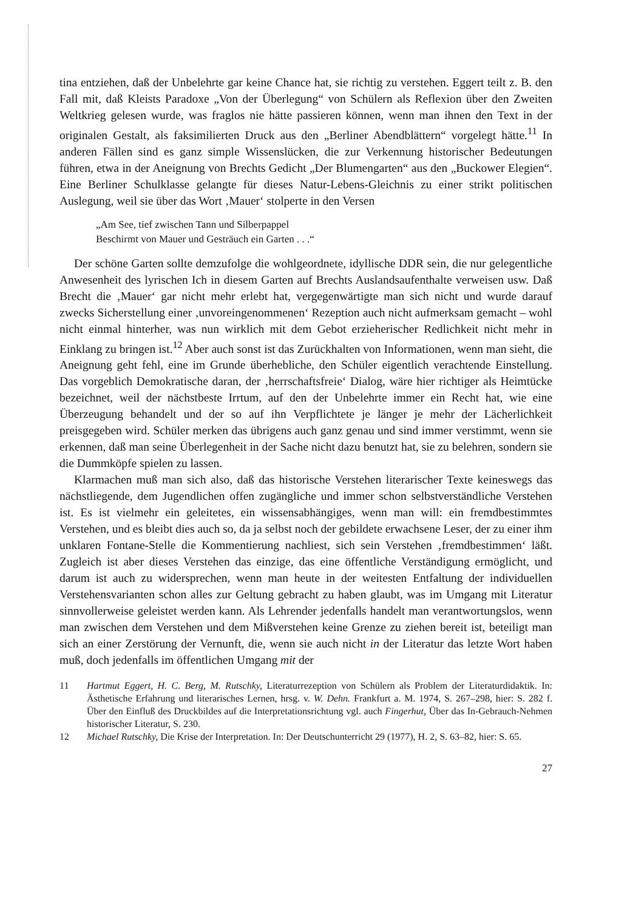tina entziehen, daß der Unbelehrte gar keine Chance hat, sie richtig zu verstehen. Eggert teilt z. B. den Fall mit, daß Kleists Paradoxe „Von der Überlegung“ von Schülern als Reflexion über den Zweiten Weltkrieg gelesen wurde, was fraglos nie hätte passieren können, wenn man ihnen den Text in der originalen Gestalt, als faksimilierten Druck aus den „Berliner Abendblättern“ vorgelegt hätte.<sup>11</sup> In anderen Fällen sind es ganz simple Wissenslücken, die zur Verkennung historischer Bedeutungen führen, etwa in der Aneignung von Brechts Gedicht „Der Blumengarten“ aus den „Buckower Elegien“. Eine Berliner Schulklasse gelangte für dieses Natur-Lebens-Gleichnis zu einer strikt politischen Auslegung, weil sie über das Wort ‚Mauer‘ stolperte in den Versen
„Am See, tief zwischen Tann und Silberpappel
Beschirmt von Mauer und Gesträuch ein Garten . . .“
Der schöne Garten sollte demzufolge die wohlgeordnete, idyllische DDR sein, die nur gelegentliche Anwesenheit des lyrischen Ich in diesem Garten auf Brechts Auslandsaufenthalte verweisen usw. Daß Brecht die ‚Mauer‘ gar nicht mehr erlebt hat, vergegenwärtigte man sich nicht und wurde darauf zwecks Sicherstellung einer ‚unvoreingenommenen‘ Rezeption auch nicht aufmerksam gemacht – wohl nicht einmal hinterher, was nun wirklich mit dem Gebot erzieherischer Redlichkeit nicht mehr in Einklang zu bringen ist.<sup>12</sup> Aber auch sonst ist das Zurückhalten von Informationen, wenn man sieht, die Aneignung geht fehl, eine im Grunde überhebliche, den Schüler eigentlich verachtende Einstellung. Das vorgeblich Demokratische daran, der ‚herrschaftsfreie‘ Dialog, wäre hier richtiger als Heimtücke bezeichnet, weil der nächstbeste Irrtum, auf den der Unbelehrte immer ein Recht hat, wie eine Überzeugung behandelt und der so auf ihn Verpflichtete je länger je mehr der Lächerlichkeit preisgegeben wird. Schüler merken das übrigens auch ganz genau und sind immer verstimmt, wenn sie erkennen, daß man seine Überlegenheit in der Sache nicht dazu benutzt hat, sie zu belehren, sondern sie die Dummköpfe spielen zu lassen.
Klarmachen muß man sich also, daß das historische Verstehen literarischer Texte keineswegs das nächstliegende, dem Jugendlichen offen zugängliche und immer schon selbstverständliche Verstehen ist. Es ist vielmehr ein geleitetes, ein wissensabhängiges, wenn man will: ein fremdbestimmtes Verstehen, und es bleibt dies auch so, da ja selbst noch der gebildete erwachsene Leser, der zu einer ihm unklaren Fontane-Stelle die Kommentierung nachliest, sich sein Verstehen ‚fremdbestimmen‘ läßt. Zugleich ist aber dieses Verstehen das einzige, das eine öffentliche Verständigung ermöglicht, und darum ist auch zu widersprechen, wenn man heute in der weitesten Entfaltung der individuellen Verstehensvarianten schon alles zur Geltung gebracht zu haben glaubt, was im Umgang mit Literatur sinnvollerweise geleistet werden kann. Als Lehrender jedenfalls handelt man verantwortungslos, wenn man zwischen dem Verstehen und dem Mißverstehen keine Grenze zu ziehen bereit ist, beteiligt man sich an einer Zerstörung der Vernunft, die, wenn sie auch nicht in der Literatur das letzte Wort haben muß, doch jedenfalls im öffentlichen Umgang mit der
11 Hartmut Eggert, H. C. Berg, M. Rutschky, Literaturrezeption von Schülern als Problem der Literaturdidaktik. In: Ästhetische Erfahrung und literarisches Lernen, hrsg. v. W. Dehn. Frankfurt a. M. 1974, S. 267–298, hier: S. 282 f. Über den Einfluß des Druckbildes auf die Interpretationsrichtung vgl. auch Fingerhut, Über das In-Gebrauch-Nehmen historischer Literatur, S. 230.
12 Michael Rutschky, Die Krise der Interpretation. In: Der Deutschunterricht 29 (1977), H. 2, S. 63–82, hier: S. 65.
27